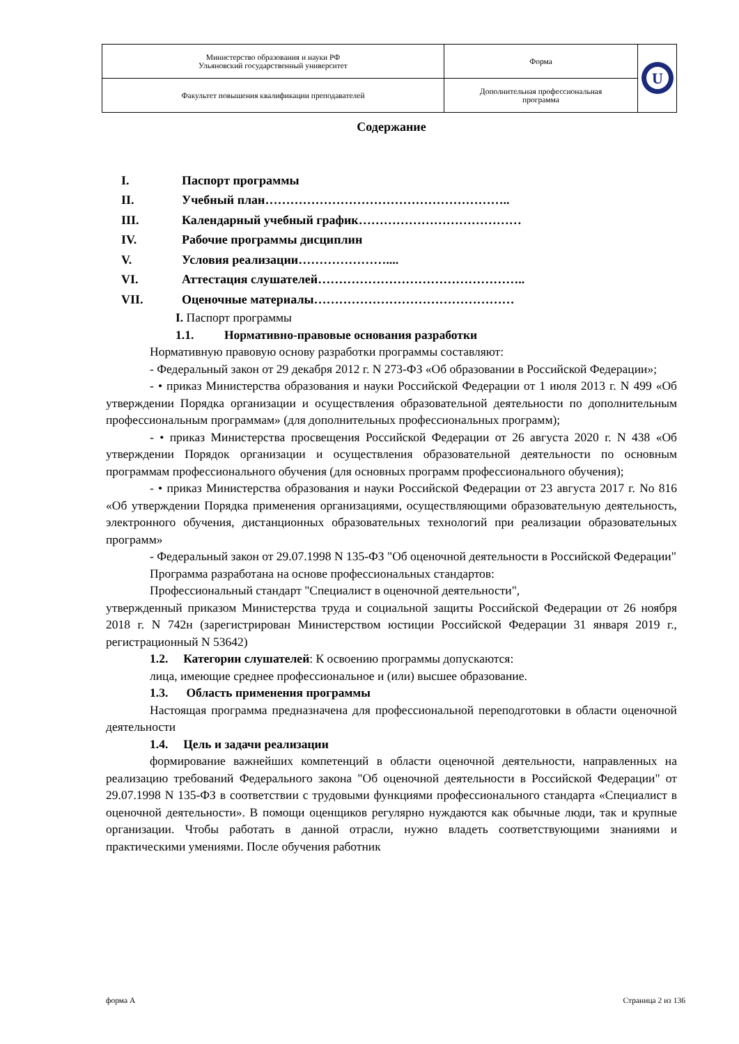| Министерство образования и науки РФ Ульяновский государственный университет | Форма | U |
| Факультет повышения квалификации преподавателей | Дополнительная профессиональная программа | |
Содержание
I. Паспорт программы
II. Учебный план…………………………………………………..
III. Календарный учебный график…………………………………
IV. Рабочие программы дисциплин
V. Условия реализации…………………....
VI. Аттестация слушателей…………………………………………..
VII. Оценочные материалы…………………………………………
I. Паспорт программы
1.1. Нормативно-правовые основания разработки
Нормативную правовую основу разработки программы составляют:
- Федеральный закон от 29 декабря 2012 г. N 273-ФЗ «Об образовании в Российской Федерации»;
- • приказ Министерства образования и науки Российской Федерации от 1 июля 2013 г. N 499 «Об утверждении Порядка организации и осуществления образовательной деятельности по дополнительным профессиональным программам» (для дополнительных профессиональных программ);
- • приказ Министерства просвещения Российской Федерации от 26 августа 2020 г. N 438 «Об утверждении Порядок организации и осуществления образовательной деятельности по основным программам профессионального обучения (для основных программ профессионального обучения);
- • приказ Министерства образования и науки Российской Федерации от 23 августа 2017 г. No 816 «Об утверждении Порядка применения организациями, осуществляющими образовательную деятельность, электронного обучения, дистанционных образовательных технологий при реализации образовательных программ»
- Федеральный закон от 29.07.1998 N 135-ФЗ "Об оценочной деятельности в Российской Федерации"
Программа разработана на основе профессиональных стандартов:
Профессиональный стандарт "Специалист в оценочной деятельности",
утвержденный приказом Министерства труда и социальной защиты Российской Федерации от 26 ноября 2018 г. N 742н (зарегистрирован Министерством юстиции Российской Федерации 31 января 2019 г., регистрационный N 53642)
1.2. Категории слушателей: К освоению программы допускаются:
лица, имеющие среднее профессиональное и (или) высшее образование.
1.3. Область применения программы
Настоящая программа предназначена для профессиональной переподготовки в области оценочной деятельности
1.4. Цель и задачи реализации
формирование важнейших компетенций в области оценочной деятельности, направленных на реализацию требований Федерального закона "Об оценочной деятельности в Российской Федерации" от 29.07.1998 N 135-ФЗ в соответствии с трудовыми функциями профессионального стандарта «Специалист в оценочной деятельности». В помощи оценщиков регулярно нуждаются как обычные люди, так и крупные организации. Чтобы работать в данной отрасли, нужно владеть соответствующими знаниями и практическими умениями. После обучения работник
форма А Страница 2 из 136